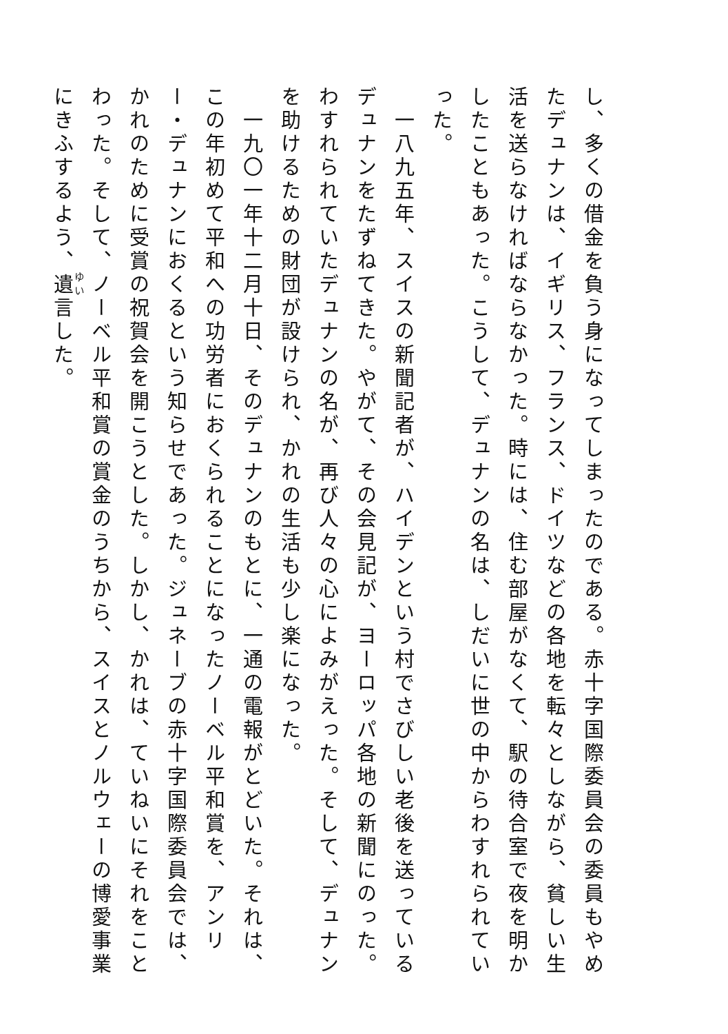し、多くの借金を負う身になってしまったのである。赤十字国際委員会の委員もやめたデュナンは、イギリス、フランス、ドイツなどの各地を転々としながら、貧しい生活を送らなければならなかった。時には、住む部屋がなくて、駅の待合室で夜を明かしたこともあった。こうして、デュナンの名は、しだいに世の中からわすれられていった。
　一八九五年、スイスの新聞記者が、ハイデンという村でさびしい老後を送っているデュナンをたずねてきた。やがて、その会見記が、ヨーロッパ各地の新聞にのった。わすれられていたデュナンの名が、再び人々の心によみがえった。そして、デュナンを助けるための財団が設けられ、かれの生活も少し楽になった。
　一九〇一年十二月十日、そのデュナンのもとに、一通の電報がとどいた。それは、この年初めて平和への功労者におくられることになったノーベル平和賞を、アンリー・デュナンにおくるという知らせであった。ジュネーブの赤十字国際委員会では、かれのために受賞の祝賀会を開こうとした。しかし、かれは、ていねいにそれをことわった。そして、ノーベル平和賞の賞金のうちから、スイスとノルウェーの博愛事業にきふするよう、遺言した。